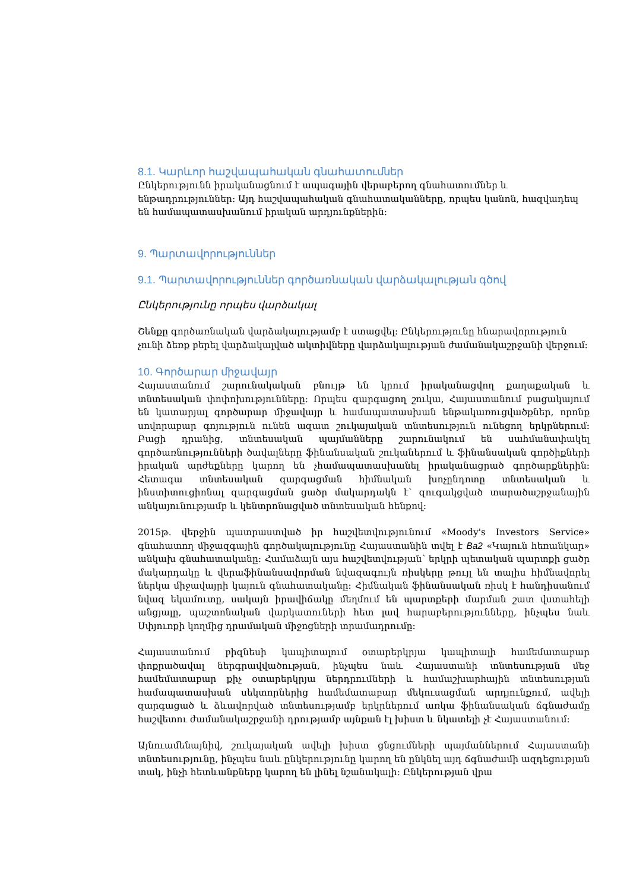8.1. Կարևոր հաշվապահական գնահատումներ
Ընկերությունն իրականացնում է ապագային վերաբերող գնահատումներ և ենթադրություններ: Այդ հաշվապահական գնահատականները, որպես կանոն, հազվադեպ են համապատասխանում իրական արդյունքներին:
9. Պարտավորություններ
9.1. Պարտավորություններ գործառնական վարձակալության գծով
Ընկերությունը որպես վարձակալ
Շենքը գործառնական վարձակալությամբ է ստացվել: Ընկերությունը հնարավորություն չունի ձեռք բերել վարձակալված ակտիվները վարձակալության ժամանակաշրջանի վերջում:
10. Գործարար միջավայր
Հայաստանում շարունակական բնույթ են կրում իրականացվող քաղաքական և տնտեսական փոփոխությունները: Որպես զարգացող շուկա, Հայաստանում բացակայում են կատարյալ գործարար միջավայր և համապատասխան ենթակառուցվածքներ, որոնք սովորաբար գոյություն ունեն ազատ շուկայական տնտեսություն ունեցող երկրներում: Բացի դրանից, տնտեսական պայմանները շարունակում են սահմանափակել գործառնությունների ծավալները ֆինանսական շուկաներում և ֆինանսական գործիքների իրական արժեքները կարող են չհամապատասխանել իրականացրած գործարքներին: Հետագա տնտեսական զարգացման հիմնական խոչընդոտը տնտեսական և ինստիտուցիոնալ զարգացման ցածր մակարդակն է՝ զուգակցված տարածաշրջանային անկայունությամբ և կենտրոնացված տնտեսական հենքով:
2015թ. վերջին պատրաստված իր հաշվետվությունում «Moody's Investors Service» գնահատող միջազգային գործակալությունը Հայաստանին տվել է Ba2 «Կայուն հեռանկար» անկախ գնահատականը: Համաձայն այս հաշվետվության՝ երկրի պետական պարտքի ցածր մակարդակը և վերաֆինանսավորման նվազագույն ռիսկերը թույլ են տալիս հիմնավորել ներկա միջավայրի կայուն գնահատականը: Հիմնական ֆինանսական ռիսկ է հանդիսանում նվազ եկամուտը, սակայն իրավիճակը մեղմում են պարտքերի մարման շատ վստահելի անցյալը, պաշտոնական վարկատուների հետ լավ հարաբերությունները, ինչպես նաև Սփյուռքի կողմից դրամական միջոցների տրամադրումը:
Հայաստանում բիզնեսի կապիտալում օտարերկրյա կապիտալի համեմատաբար փոքրածավալ ներգրավվածության, ինչպես նաև Հայաստանի տնտեսության մեջ համեմատաբար քիչ օտարերկրյա ներդրումների և համաշխարհային տնտեսության համապատասխան սեկտորներից համեմատաբար մեկուսացման արդյունքում, ավելի զարգացած և ձևավորված տնտեսությամբ երկրներում առկա ֆինանսական ճգնաժամը հաշվետու ժամանակաշրջանի դրությամբ այնքան էլ խիստ և նկատելի չէ Հայաստանում:
Այնուամենայնիվ, շուկայական ավելի խիստ ցնցումների պայմաններում Հայաստանի տնտեսությունը, ինչպես նաև ընկերությունը կարող են ընկնել այդ ճգնաժամի ազդեցության տակ, ինչի հետևանքները կարող են լինել նշանակալի: Ընկերության վրա